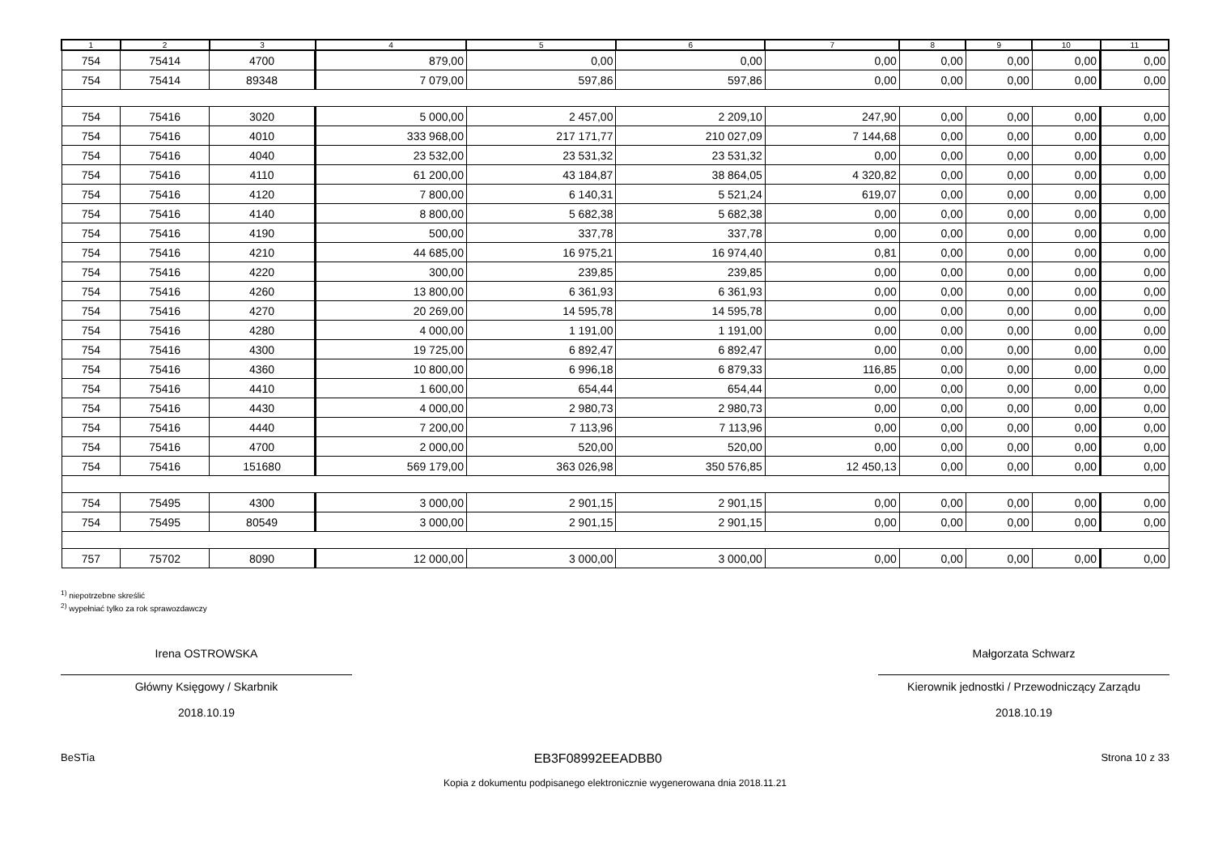| 1 | 2 | 3 | 4 | 5 | 6 | 7 | 8 | 9 | 10 | 11 |
| --- | --- | --- | --- | --- | --- | --- | --- | --- | --- | --- |
| 754 | 75414 | 4700 | 879,00 | 0,00 | 0,00 | 0,00 | 0,00 | 0,00 | 0,00 | 0,00 |
| 754 | 75414 | 89348 | 7 079,00 | 597,86 | 597,86 | 0,00 | 0,00 | 0,00 | 0,00 | 0,00 |
| 754 | 75416 | 3020 | 5 000,00 | 2 457,00 | 2 209,10 | 247,90 | 0,00 | 0,00 | 0,00 | 0,00 |
| 754 | 75416 | 4010 | 333 968,00 | 217 171,77 | 210 027,09 | 7 144,68 | 0,00 | 0,00 | 0,00 | 0,00 |
| 754 | 75416 | 4040 | 23 532,00 | 23 531,32 | 23 531,32 | 0,00 | 0,00 | 0,00 | 0,00 | 0,00 |
| 754 | 75416 | 4110 | 61 200,00 | 43 184,87 | 38 864,05 | 4 320,82 | 0,00 | 0,00 | 0,00 | 0,00 |
| 754 | 75416 | 4120 | 7 800,00 | 6 140,31 | 5 521,24 | 619,07 | 0,00 | 0,00 | 0,00 | 0,00 |
| 754 | 75416 | 4140 | 8 800,00 | 5 682,38 | 5 682,38 | 0,00 | 0,00 | 0,00 | 0,00 | 0,00 |
| 754 | 75416 | 4190 | 500,00 | 337,78 | 337,78 | 0,00 | 0,00 | 0,00 | 0,00 | 0,00 |
| 754 | 75416 | 4210 | 44 685,00 | 16 975,21 | 16 974,40 | 0,81 | 0,00 | 0,00 | 0,00 | 0,00 |
| 754 | 75416 | 4220 | 300,00 | 239,85 | 239,85 | 0,00 | 0,00 | 0,00 | 0,00 | 0,00 |
| 754 | 75416 | 4260 | 13 800,00 | 6 361,93 | 6 361,93 | 0,00 | 0,00 | 0,00 | 0,00 | 0,00 |
| 754 | 75416 | 4270 | 20 269,00 | 14 595,78 | 14 595,78 | 0,00 | 0,00 | 0,00 | 0,00 | 0,00 |
| 754 | 75416 | 4280 | 4 000,00 | 1 191,00 | 1 191,00 | 0,00 | 0,00 | 0,00 | 0,00 | 0,00 |
| 754 | 75416 | 4300 | 19 725,00 | 6 892,47 | 6 892,47 | 0,00 | 0,00 | 0,00 | 0,00 | 0,00 |
| 754 | 75416 | 4360 | 10 800,00 | 6 996,18 | 6 879,33 | 116,85 | 0,00 | 0,00 | 0,00 | 0,00 |
| 754 | 75416 | 4410 | 1 600,00 | 654,44 | 654,44 | 0,00 | 0,00 | 0,00 | 0,00 | 0,00 |
| 754 | 75416 | 4430 | 4 000,00 | 2 980,73 | 2 980,73 | 0,00 | 0,00 | 0,00 | 0,00 | 0,00 |
| 754 | 75416 | 4440 | 7 200,00 | 7 113,96 | 7 113,96 | 0,00 | 0,00 | 0,00 | 0,00 | 0,00 |
| 754 | 75416 | 4700 | 2 000,00 | 520,00 | 520,00 | 0,00 | 0,00 | 0,00 | 0,00 | 0,00 |
| 754 | 75416 | 151680 | 569 179,00 | 363 026,98 | 350 576,85 | 12 450,13 | 0,00 | 0,00 | 0,00 | 0,00 |
| 754 | 75495 | 4300 | 3 000,00 | 2 901,15 | 2 901,15 | 0,00 | 0,00 | 0,00 | 0,00 | 0,00 |
| 754 | 75495 | 80549 | 3 000,00 | 2 901,15 | 2 901,15 | 0,00 | 0,00 | 0,00 | 0,00 | 0,00 |
| 757 | 75702 | 8090 | 12 000,00 | 3 000,00 | 3 000,00 | 0,00 | 0,00 | 0,00 | 0,00 | 0,00 |
<sup>1)</sup> niepotrzebne skreślić
<sup>2)</sup> wypełniać tylko za rok sprawozdawczy
Irena OSTROWSKA
Główny Księgowy / Skarbnik
2018.10.19
Małgorzata Schwarz
Kierownik jednostki / Przewodniczący Zarządu
2018.10.19
BeSTia EB3F08992EEADBB0 Strona 10 z 33
Kopia z dokumentu podpisanego elektronicznie wygenerowana dnia 2018.11.21